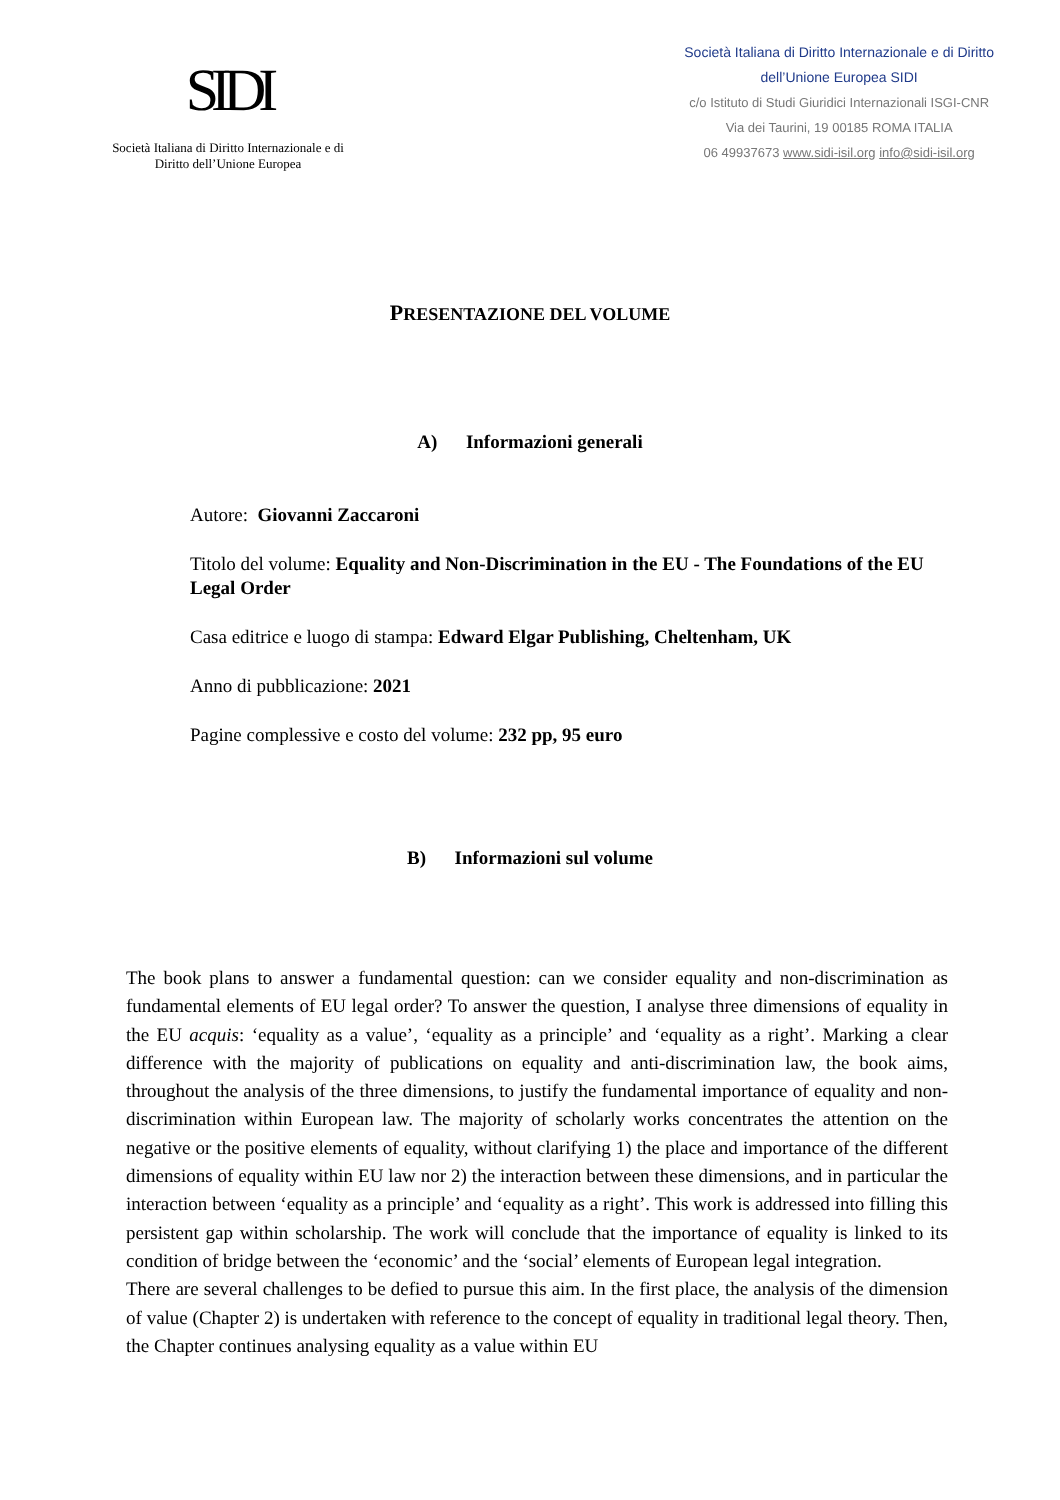SIDI
Società Italiana di Diritto Internazionale e di
Diritto dell’Unione Europea
Società Italiana di Diritto Internazionale e di Diritto
dell’Unione Europea SIDI
c/o Istituto di Studi Giuridici Internazionali ISGI-CNR
Via dei Taurini, 19 00185 ROMA ITALIA
06 49937673 www.sidi-isil.org info@sidi-isil.org
PRESENTAZIONE DEL VOLUME
A) Informazioni generali
Autore: Giovanni Zaccaroni
Titolo del volume: Equality and Non-Discrimination in the EU - The Foundations of the EU Legal Order
Casa editrice e luogo di stampa: Edward Elgar Publishing, Cheltenham, UK
Anno di pubblicazione: 2021
Pagine complessive e costo del volume: 232 pp, 95 euro
B) Informazioni sul volume
The book plans to answer a fundamental question: can we consider equality and non-discrimination as fundamental elements of EU legal order? To answer the question, I analyse three dimensions of equality in the EU acquis: ‘equality as a value’, ‘equality as a principle’ and ‘equality as a right’. Marking a clear difference with the majority of publications on equality and anti-discrimination law, the book aims, throughout the analysis of the three dimensions, to justify the fundamental importance of equality and non-discrimination within European law. The majority of scholarly works concentrates the attention on the negative or the positive elements of equality, without clarifying 1) the place and importance of the different dimensions of equality within EU law nor 2) the interaction between these dimensions, and in particular the interaction between ‘equality as a principle’ and ‘equality as a right’. This work is addressed into filling this persistent gap within scholarship. The work will conclude that the importance of equality is linked to its condition of bridge between the ‘economic’ and the ‘social’ elements of European legal integration.
There are several challenges to be defied to pursue this aim. In the first place, the analysis of the dimension of value (Chapter 2) is undertaken with reference to the concept of equality in traditional legal theory. Then, the Chapter continues analysing equality as a value within EU